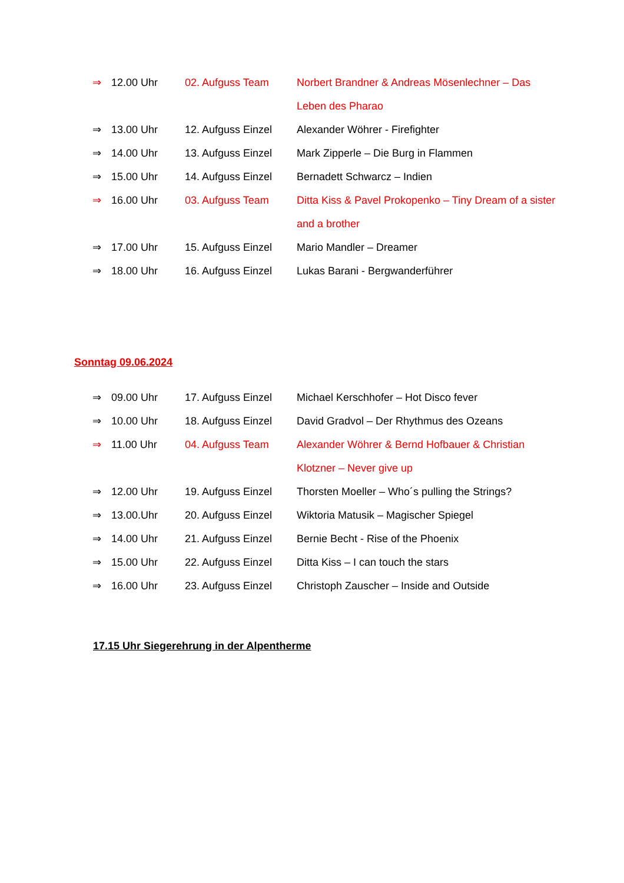⇒ 12.00 Uhr 02. Aufguss Team Norbert Brandner & Andreas Mösenlechner – Das Leben des Pharao
⇒ 13.00 Uhr 12. Aufguss Einzel Alexander Wöhrer - Firefighter
⇒ 14.00 Uhr 13. Aufguss Einzel Mark Zipperle – Die Burg in Flammen
⇒ 15.00 Uhr 14. Aufguss Einzel Bernadett Schwarcz – Indien
⇒ 16.00 Uhr 03. Aufguss Team Ditta Kiss & Pavel Prokopenko – Tiny Dream of a sister and a brother
⇒ 17.00 Uhr 15. Aufguss Einzel Mario Mandler – Dreamer
⇒ 18.00 Uhr 16. Aufguss Einzel Lukas Barani - Bergwanderführer
Sonntag 09.06.2024
⇒ 09.00 Uhr 17. Aufguss Einzel Michael Kerschhofer – Hot Disco fever
⇒ 10.00 Uhr 18. Aufguss Einzel David Gradvol – Der Rhythmus des Ozeans
⇒ 11.00 Uhr 04. Aufguss Team Alexander Wöhrer & Bernd Hofbauer & Christian Klotzner – Never give up
⇒ 12.00 Uhr 19. Aufguss Einzel Thorsten Moeller – Who´s pulling the Strings?
⇒ 13.00.Uhr 20. Aufguss Einzel Wiktoria Matusik – Magischer Spiegel
⇒ 14.00 Uhr 21. Aufguss Einzel Bernie Becht - Rise of the Phoenix
⇒ 15.00 Uhr 22. Aufguss Einzel Ditta Kiss – I can touch the stars
⇒ 16.00 Uhr 23. Aufguss Einzel Christoph Zauscher – Inside and Outside
17.15 Uhr Siegerehrung in der Alpentherme